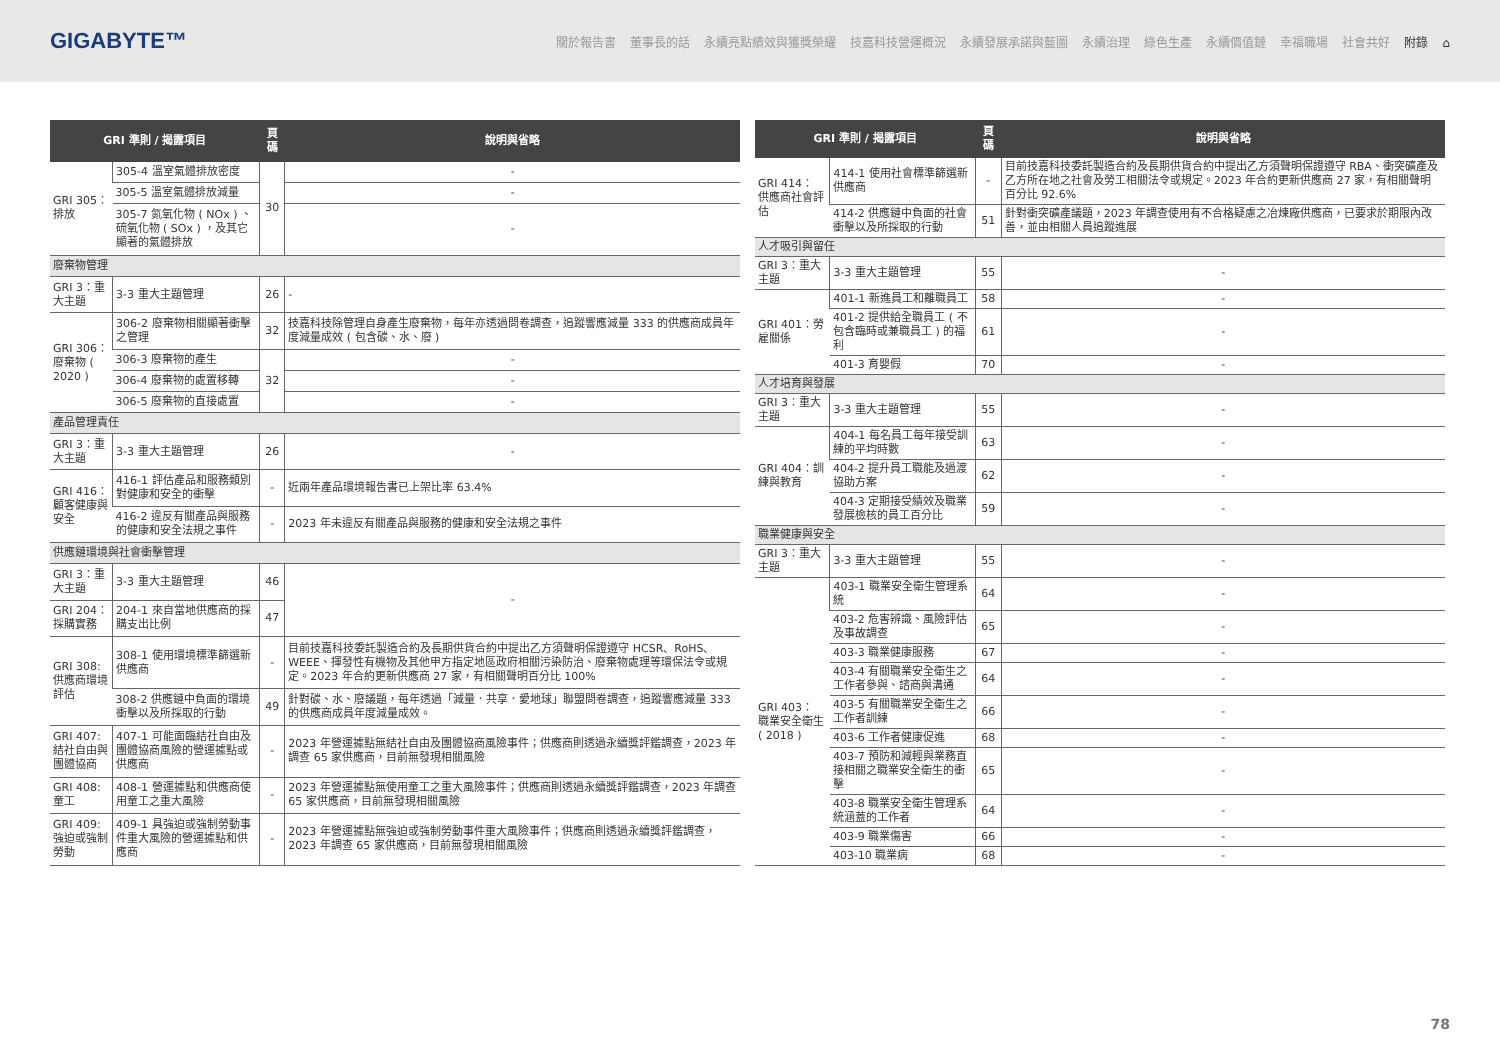GIGABYTE™
關於報告書 董事長的話 永續亮點績效與獲獎榮耀 技嘉科技營運概況 永續發展承諾與藍圖 永續治理 綠色生產 永續價值鏈 幸福職場 社會共好 附錄 ⌂
| GRI 準則 / 揭露項目 | | 頁碼 | 說明與省略 |
| --- | --- | --- | --- |
| GRI 305：排放 | 305-4 溫室氣體排放密度 | 30 | - |
| | 305-5 溫室氣體排放減量 | | - |
| | 305-7 氮氧化物 ( NOx ) 、硫氧化物 ( SOx ) ，及其它顯著的氣體排放 | | - |
| 廢棄物管理 | | | |
| GRI 3：重大主題 | 3-3 重大主題管理 | 26 | - |
| GRI 306： 廢棄物 ( 2020 ) | 306-2 廢棄物相關顯著衝擊之管理 | 32 | 技嘉科技除管理自身產生廢棄物，每年亦透過問卷調查，追蹤響應減量 333 的供應商成員年度減量成效 ( 包含碳、水、廢 ) |
| | 306-3 廢棄物的產生 | 32 | - |
| | 306-4 廢棄物的處置移轉 | | - |
| | 306-5 廢棄物的直接處置 | | - |
| 產品管理責任 | | | |
| GRI 3：重大主題 | 3-3 重大主題管理 | 26 | - |
| GRI 416： 顧客健康與安全 | 416-1 評估產品和服務類別對健康和安全的衝擊 | - | 近兩年產品環境報告書已上架比率 63.4% |
| | 416-2 違反有關產品與服務的健康和安全法規之事件 | - | 2023 年未違反有關產品與服務的健康和安全法規之事件 |
| 供應鏈環境與社會衝擊管理 | | | |
| GRI 3：重大主題 | 3-3 重大主題管理 | 46 | - |
| GRI 204：採購實務 | 204-1 來自當地供應商的採購支出比例 | 47 | |
| GRI 308: 供應商環境評估 | 308-1 使用環境標準篩選新供應商 | - | 目前技嘉科技委託製造合約及長期供貨合約中提出乙方須聲明保證遵守 HCSR、RoHS、WEEE、揮發性有機物及其他甲方指定地區政府相關污染防治、廢棄物處理等環保法令或規定。2023 年合約更新供應商 27 家，有相關聲明百分比 100% |
| | 308-2 供應鏈中負面的環境衝擊以及所採取的行動 | 49 | 針對碳、水、廢議題，每年透過「減量．共享．愛地球」聯盟問卷調查，追蹤響應減量 333 的供應商成員年度減量成效。 |
| GRI 407: 結社自由與團體協商 | 407-1 可能面臨結社自由及團體協商風險的營運據點或供應商 | - | 2023 年營運據點無結社自由及團體協商風險事件；供應商則透過永續獎評鑑調查，2023 年調查 65 家供應商，目前無發現相關風險 |
| GRI 408: 童工 | 408-1 營運據點和供應商使用童工之重大風險 | - | 2023 年營運據點無使用童工之重大風險事件；供應商則透過永續獎評鑑調查，2023 年調查 65 家供應商，目前無發現相關風險 |
| GRI 409: 強迫或強制勞動 | 409-1 具強迫或強制勞動事件重大風險的營運據點和供應商 | - | 2023 年營運據點無強迫或強制勞動事件重大風險事件；供應商則透過永續獎評鑑調查，2023 年調查 65 家供應商，目前無發現相關風險 |
| GRI 準則 / 揭露項目 | | 頁碼 | 說明與省略 |
| --- | --- | --- | --- |
| GRI 414： 供應商社會評估 | 414-1 使用社會標準篩選新供應商 | - | 目前技嘉科技委託製造合約及長期供貨合約中提出乙方須聲明保證遵守 RBA、衝突礦產及乙方所在地之社會及勞工相關法令或規定。2023 年合約更新供應商 27 家，有相關聲明百分比 92.6% |
| | 414-2 供應鏈中負面的社會衝擊以及所採取的行動 | 51 | 針對衝突礦產議題，2023 年調查使用有不合格疑慮之冶煉廠供應商，已要求於期限內改善，並由相關人員追蹤進展 |
| 人才吸引與留任 | | | |
| GRI 3：重大主題 | 3-3 重大主題管理 | 55 | - |
| GRI 401：勞雇關係 | 401-1 新進員工和離職員工 | 58 | - |
| | 401-2 提供給全職員工 ( 不包含臨時或兼職員工 ) 的福利 | 61 | - |
| | 401-3 育嬰假 | 70 | - |
| 人才培育與發展 | | | |
| GRI 3：重大主題 | 3-3 重大主題管理 | 55 | - |
| GRI 404：訓練與教育 | 404-1 每名員工每年接受訓練的平均時數 | 63 | - |
| | 404-2 提升員工職能及過渡協助方案 | 62 | - |
| | 404-3 定期接受績效及職業發展檢核的員工百分比 | 59 | - |
| 職業健康與安全 | | | |
| GRI 3：重大主題 | 3-3 重大主題管理 | 55 | - |
| GRI 403： 職業安全衛生 ( 2018 ) | 403-1 職業安全衛生管理系統 | 64 | - |
| | 403-2 危害辨識、風險評估及事故調查 | 65 | - |
| | 403-3 職業健康服務 | 67 | - |
| | 403-4 有關職業安全衛生之工作者參與、諮商與溝通 | 64 | - |
| | 403-5 有關職業安全衛生之工作者訓練 | 66 | - |
| | 403-6 工作者健康促進 | 68 | - |
| | 403-7 預防和減輕與業務直接相關之職業安全衛生的衝擊 | 65 | - |
| | 403-8 職業安全衛生管理系統涵蓋的工作者 | 64 | - |
| | 403-9 職業傷害 | 66 | - |
| | 403-10 職業病 | 68 | - |
78